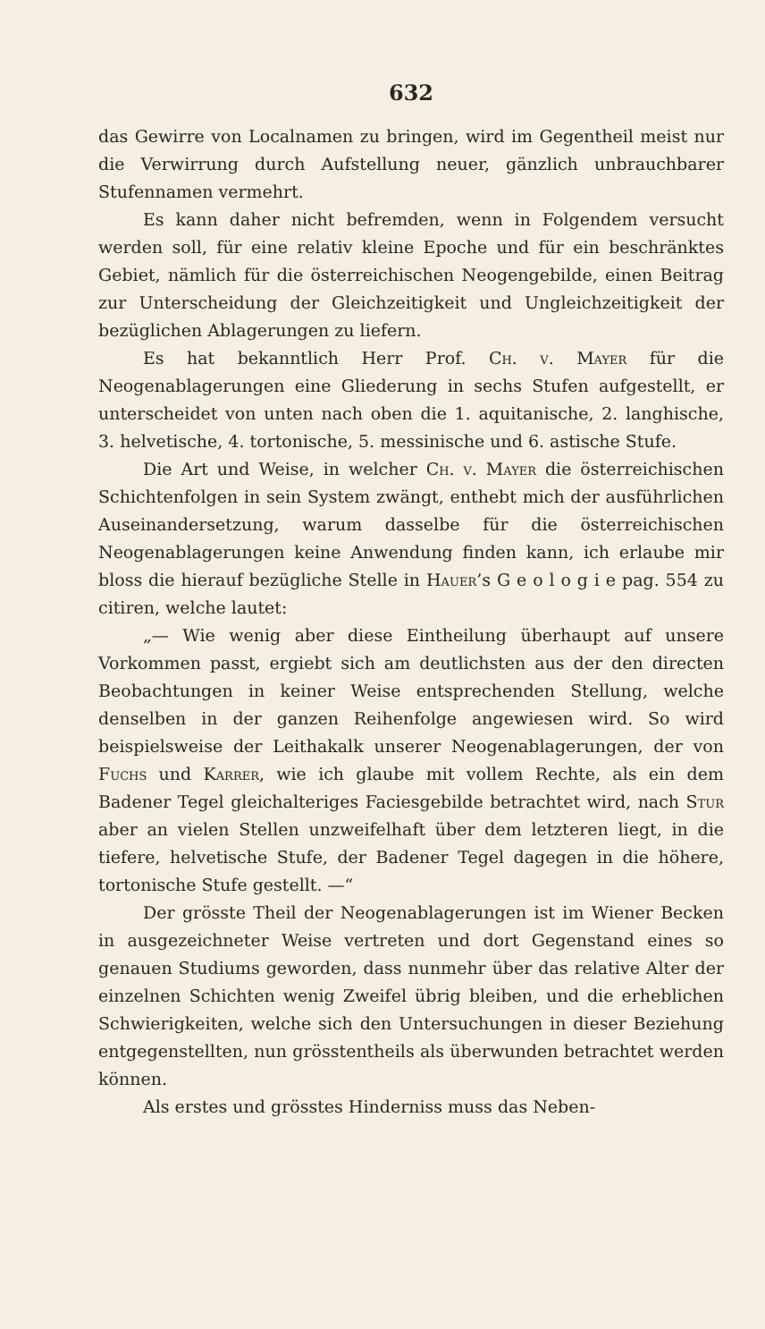632
das Gewirre von Localnamen zu bringen, wird im Gegentheil meist nur die Verwirrung durch Aufstellung neuer, gänzlich unbrauchbarer Stufennamen vermehrt.
Es kann daher nicht befremden, wenn in Folgendem versucht werden soll, für eine relativ kleine Epoche und für ein beschränktes Gebiet, nämlich für die österreichischen Neogengebilde, einen Beitrag zur Unterscheidung der Gleichzeitigkeit und Ungleichzeitigkeit der bezüglichen Ablagerungen zu liefern.
Es hat bekanntlich Herr Prof. Ch. v. Mayer für die Neogenablagerungen eine Gliederung in sechs Stufen aufgestellt, er unterscheidet von unten nach oben die 1. aquitanische, 2. langhische, 3. helvetische, 4. tortonische, 5. messinische und 6. astische Stufe.
Die Art und Weise, in welcher Ch. v. Mayer die österreichischen Schichtenfolgen in sein System zwängt, enthebt mich der ausführlichen Auseinandersetzung, warum dasselbe für die österreichischen Neogenablagerungen keine Anwendung finden kann, ich erlaube mir bloss die hierauf bezügliche Stelle in Hauer’s G e o l o g i e pag. 554 zu citiren, welche lautet:
„— Wie wenig aber diese Eintheilung überhaupt auf unsere Vorkommen passt, ergiebt sich am deutlichsten aus der den directen Beobachtungen in keiner Weise entsprechenden Stellung, welche denselben in der ganzen Reihenfolge angewiesen wird. So wird beispielsweise der Leithakalk unserer Neogenablagerungen, der von Fuchs und Karrer, wie ich glaube mit vollem Rechte, als ein dem Badener Tegel gleichalteriges Faciesgebilde betrachtet wird, nach Stur aber an vielen Stellen unzweifelhaft über dem letzteren liegt, in die tiefere, helvetische Stufe, der Badener Tegel dagegen in die höhere, tortonische Stufe gestellt. —“
Der grösste Theil der Neogenablagerungen ist im Wiener Becken in ausgezeichneter Weise vertreten und dort Gegenstand eines so genauen Studiums geworden, dass nunmehr über das relative Alter der einzelnen Schichten wenig Zweifel übrig bleiben, und die erheblichen Schwierigkeiten, welche sich den Untersuchungen in dieser Beziehung entgegenstellten, nun grösstentheils als überwunden betrachtet werden können.
Als erstes und grösstes Hinderniss muss das Neben-